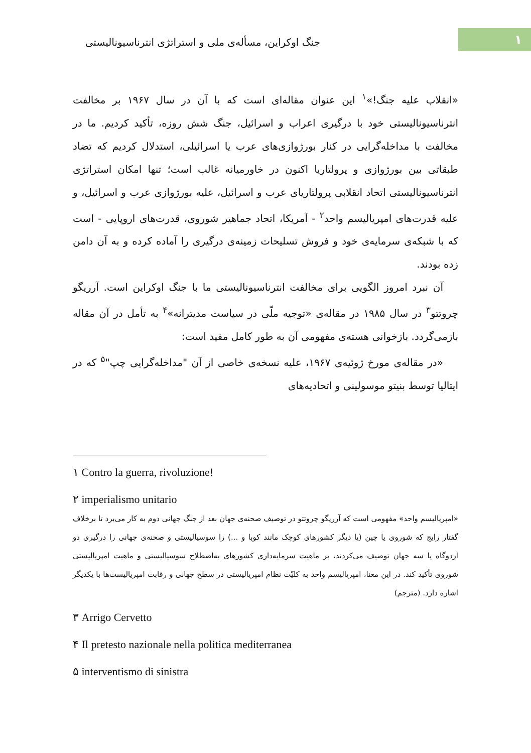۱
جنگ اوکراین، مسأله‌ی ملی و استراتژی انترناسیونالیستی
«انقلاب علیه جنگ!»<sup>۱</sup> این عنوان مقاله‌ای است که با آن در سال ۱۹۶۷ بر مخالفت انترناسیونالیستی خود با درگیری اعراب و اسرائیل، جنگ شش روزه، تأکید کردیم. ما در مخالفت با مداخله‌گرایی در کنار بورژوازی‌های عرب یا اسرائیلی، استدلال کردیم که تضاد طبقاتی بین بورژوازی و پرولتاریا اکنون در خاورمیانه غالب است؛ تنها امکان استراتژی انترناسیونالیستی اتحاد انقلابی پرولتاریای عرب و اسرائیل، علیه بورژوازی عرب و اسرائیل، و علیه قدرت‌های امپریالیسم واحد<sup>۲</sup> - آمریکا، اتحاد جماهیر شوروی، قدرت‌های اروپایی - است که با شبکه‌ی سرمایه‌ی خود و فروش تسلیحات زمینه‌ی درگیری را آماده کرده و به آن دامن زده بودند.
آن نبرد امروز الگویی برای مخالفت انترناسیونالیستی ما با جنگ اوکراین است. آرریگو چروتتو<sup>۳</sup> در سال ۱۹۸۵ در مقاله‌ی «توجیه ملّی در سیاست مدیترانه»<sup>۴</sup> به تأمل در آن مقاله بازمی‌گردد. بازخوانی هسته‌ی مفهومی آن به طور کامل مفید است:
«در مقاله‌ی مورخ ژوئیه‌ی ۱۹۶۷، علیه نسخه‌ی خاصی از آن "مداخله‌گرایی چپ"<sup>۵</sup> که در ایتالیا توسط بنیتو موسولینی و اتحادیه‌های
۱ Contro la guerra, rivoluzione!
۲ imperialismo unitario
«امپریالیسم واحد» مفهومی است که آرریگو چروتتو در توصیف صحنه‌ی جهان بعد از جنگ جهانی دوم به کار می‌برد تا برخلاف گفتار رایج که شوروی یا چین (یا دیگر کشورهای کوچک مانند کوبا و ...) را سوسیالیستی و صحنه‌ی جهانی را درگیری دو اردوگاه یا سه جهان توصیف می‌کردند، بر ماهیت سرمایه‌داری کشورهای به‌اصطلاح سوسیالیستی و ماهیت امپریالیستی شوروی تأکید کند. در این معنا، امپریالیسم واحد به کلیّت نظام امپریالیستی در سطح جهانی و رقابت امپریالیست‌ها با یکدیگر اشاره دارد. (مترجم)
۳ Arrigo Cervetto
۴ Il pretesto nazionale nella politica mediterranea
۵ interventismo di sinistra